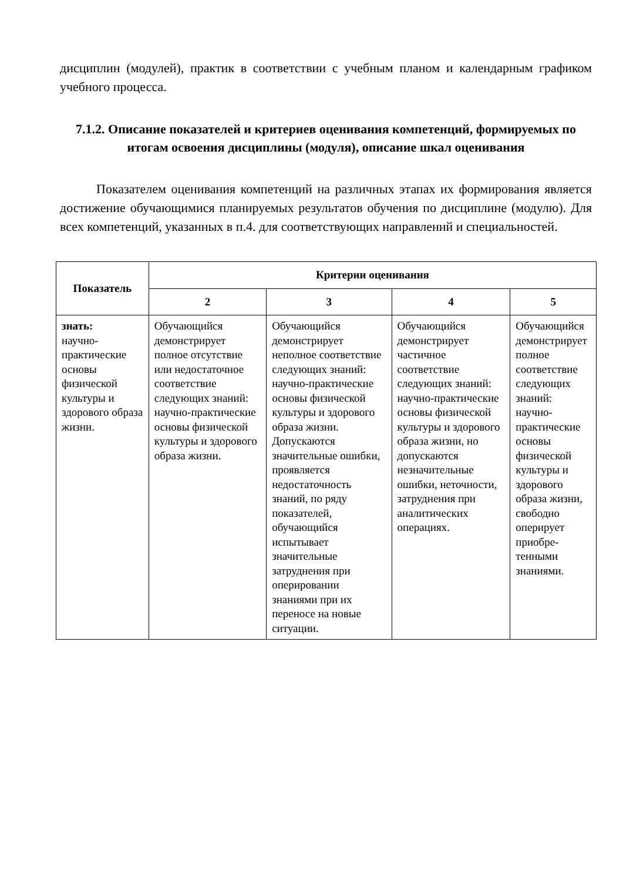дисциплин (модулей), практик в соответствии с учебным планом и календарным графиком учебного процесса.
7.1.2. Описание показателей и критериев оценивания компетенций, формируемых по итогам освоения дисциплины (модуля), описание шкал оценивания
Показателем оценивания компетенций на различных этапах их формирования является достижение обучающимися планируемых результатов обучения по дисциплине (модулю). Для всех компетенций, указанных в п.4. для соответствующих направлений и специальностей.
| Показатель | Критерии оценивания | | | |
| --- | --- | --- | --- | --- |
| | 2 | 3 | 4 | 5 |
| знать: научно-практические основы физической культуры и здорового образа жизни. | Обучающийся демонстрирует полное отсутствие или недостаточное соответствие следующих знаний: научно-практические основы физической культуры и здорового образа жизни. | Обучающийся демонстрирует неполное соответствие следующих знаний: научно-практические основы физической культуры и здорового образа жизни. Допускаются значительные ошибки, проявляется недостаточность знаний, по ряду показателей, обучающийся испытывает значительные затруднения при оперировании знаниями при их переносе на новые ситуации. | Обучающийся демонстрирует частичное соответствие следующих знаний: научно-практические основы физической культуры и здорового образа жизни, но допускаются незначительные ошибки, неточности, затруднения при аналитических операциях. | Обучающийся демонстрирует полное соответствие следующих знаний: научно-практические основы физической культуры и здорового образа жизни, свободно оперирует приобре-тенными знаниями. |